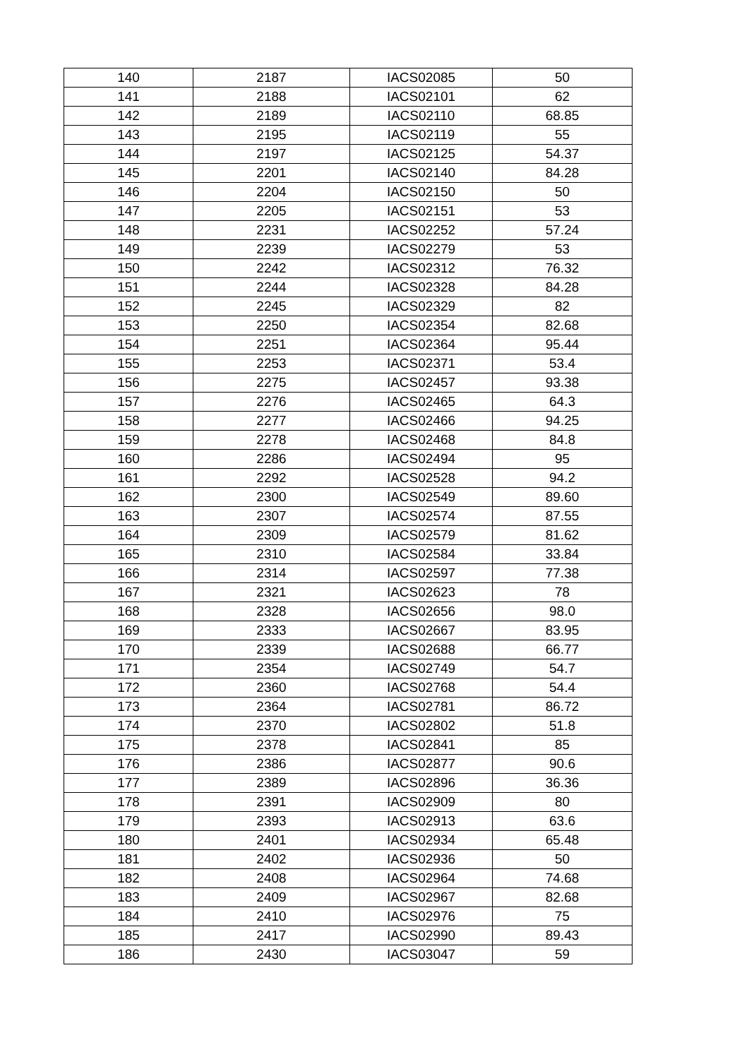| 140 | 2187 | IACS02085 | 50 |
| 141 | 2188 | IACS02101 | 62 |
| 142 | 2189 | IACS02110 | 68.85 |
| 143 | 2195 | IACS02119 | 55 |
| 144 | 2197 | IACS02125 | 54.37 |
| 145 | 2201 | IACS02140 | 84.28 |
| 146 | 2204 | IACS02150 | 50 |
| 147 | 2205 | IACS02151 | 53 |
| 148 | 2231 | IACS02252 | 57.24 |
| 149 | 2239 | IACS02279 | 53 |
| 150 | 2242 | IACS02312 | 76.32 |
| 151 | 2244 | IACS02328 | 84.28 |
| 152 | 2245 | IACS02329 | 82 |
| 153 | 2250 | IACS02354 | 82.68 |
| 154 | 2251 | IACS02364 | 95.44 |
| 155 | 2253 | IACS02371 | 53.4 |
| 156 | 2275 | IACS02457 | 93.38 |
| 157 | 2276 | IACS02465 | 64.3 |
| 158 | 2277 | IACS02466 | 94.25 |
| 159 | 2278 | IACS02468 | 84.8 |
| 160 | 2286 | IACS02494 | 95 |
| 161 | 2292 | IACS02528 | 94.2 |
| 162 | 2300 | IACS02549 | 89.60 |
| 163 | 2307 | IACS02574 | 87.55 |
| 164 | 2309 | IACS02579 | 81.62 |
| 165 | 2310 | IACS02584 | 33.84 |
| 166 | 2314 | IACS02597 | 77.38 |
| 167 | 2321 | IACS02623 | 78 |
| 168 | 2328 | IACS02656 | 98.0 |
| 169 | 2333 | IACS02667 | 83.95 |
| 170 | 2339 | IACS02688 | 66.77 |
| 171 | 2354 | IACS02749 | 54.7 |
| 172 | 2360 | IACS02768 | 54.4 |
| 173 | 2364 | IACS02781 | 86.72 |
| 174 | 2370 | IACS02802 | 51.8 |
| 175 | 2378 | IACS02841 | 85 |
| 176 | 2386 | IACS02877 | 90.6 |
| 177 | 2389 | IACS02896 | 36.36 |
| 178 | 2391 | IACS02909 | 80 |
| 179 | 2393 | IACS02913 | 63.6 |
| 180 | 2401 | IACS02934 | 65.48 |
| 181 | 2402 | IACS02936 | 50 |
| 182 | 2408 | IACS02964 | 74.68 |
| 183 | 2409 | IACS02967 | 82.68 |
| 184 | 2410 | IACS02976 | 75 |
| 185 | 2417 | IACS02990 | 89.43 |
| 186 | 2430 | IACS03047 | 59 |